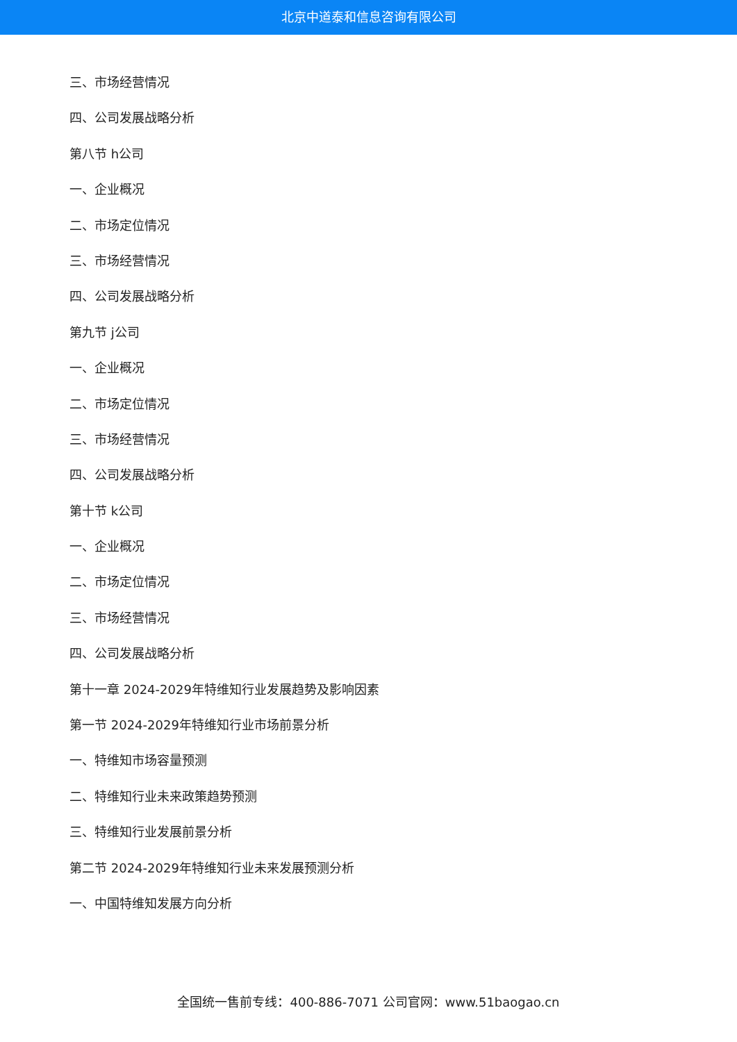北京中道泰和信息咨询有限公司
三、市场经营情况
四、公司发展战略分析
第八节 h公司
一、企业概况
二、市场定位情况
三、市场经营情况
四、公司发展战略分析
第九节 j公司
一、企业概况
二、市场定位情况
三、市场经营情况
四、公司发展战略分析
第十节 k公司
一、企业概况
二、市场定位情况
三、市场经营情况
四、公司发展战略分析
第十一章 2024-2029年特维知行业发展趋势及影响因素
第一节 2024-2029年特维知行业市场前景分析
一、特维知市场容量预测
二、特维知行业未来政策趋势预测
三、特维知行业发展前景分析
第二节 2024-2029年特维知行业未来发展预测分析
一、中国特维知发展方向分析
全国统一售前专线：400-886-7071 公司官网：www.51baogao.cn